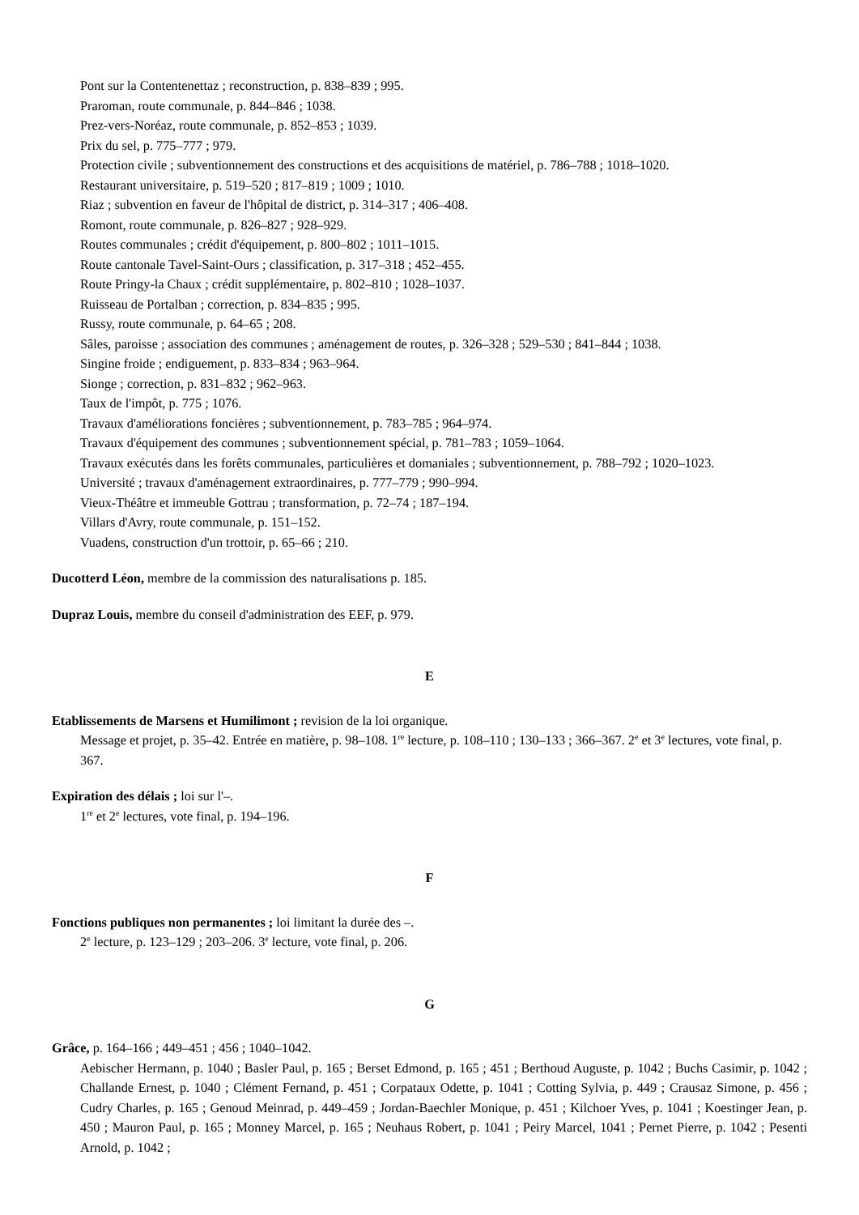Pont sur la Contentenettaz ; reconstruction, p. 838–839 ; 995.
Praroman, route communale, p. 844–846 ; 1038.
Prez-vers-Noréaz, route communale, p. 852–853 ; 1039.
Prix du sel, p. 775–777 ; 979.
Protection civile ; subventionnement des constructions et des acquisitions de matériel, p. 786–788 ; 1018–1020.
Restaurant universitaire, p. 519–520 ; 817–819 ; 1009 ; 1010.
Riaz ; subvention en faveur de l'hôpital de district, p. 314–317 ; 406–408.
Romont, route communale, p. 826–827 ; 928–929.
Routes communales ; crédit d'équipement, p. 800–802 ; 1011–1015.
Route cantonale Tavel-Saint-Ours ; classification, p. 317–318 ; 452–455.
Route Pringy-la Chaux ; crédit supplémentaire, p. 802–810 ; 1028–1037.
Ruisseau de Portalban ; correction, p. 834–835 ; 995.
Russy, route communale, p. 64–65 ; 208.
Sâles, paroisse ; association des communes ; aménagement de routes, p. 326–328 ; 529–530 ; 841–844 ; 1038.
Singine froide ; endiguement, p. 833–834 ; 963–964.
Sionge ; correction, p. 831–832 ; 962–963.
Taux de l'impôt, p. 775 ; 1076.
Travaux d'améliorations foncières ; subventionnement, p. 783–785 ; 964–974.
Travaux d'équipement des communes ; subventionnement spécial, p. 781–783 ; 1059–1064.
Travaux exécutés dans les forêts communales, particulières et domaniales ; subventionnement, p. 788–792 ; 1020–1023.
Université ; travaux d'aménagement extraordinaires, p. 777–779 ; 990–994.
Vieux-Théâtre et immeuble Gottrau ; transformation, p. 72–74 ; 187–194.
Villars d'Avry, route communale, p. 151–152.
Vuadens, construction d'un trottoir, p. 65–66 ; 210.
Ducotterd Léon, membre de la commission des naturalisations p. 185.
Dupraz Louis, membre du conseil d'administration des EEF, p. 979.
E
Etablissements de Marsens et Humilimont ; revision de la loi organique.
Message et projet, p. 35–42. Entrée en matière, p. 98–108. 1<sup>re</sup> lecture, p. 108–110 ; 130–133 ; 366–367. 2<sup>e</sup> et 3<sup>e</sup> lectures, vote final, p. 367.
Expiration des délais ; loi sur l'–.
1<sup>re</sup> et 2<sup>e</sup> lectures, vote final, p. 194–196.
F
Fonctions publiques non permanentes ; loi limitant la durée des –.
2<sup>e</sup> lecture, p. 123–129 ; 203–206. 3<sup>e</sup> lecture, vote final, p. 206.
G
Grâce, p. 164–166 ; 449–451 ; 456 ; 1040–1042.
Aebischer Hermann, p. 1040 ; Basler Paul, p. 165 ; Berset Edmond, p. 165 ; 451 ; Berthoud Auguste, p. 1042 ; Buchs Casimir, p. 1042 ; Challande Ernest, p. 1040 ; Clément Fernand, p. 451 ; Corpataux Odette, p. 1041 ; Cotting Sylvia, p. 449 ; Crausaz Simone, p. 456 ; Cudry Charles, p. 165 ; Genoud Meinrad, p. 449–459 ; Jordan-Baechler Monique, p. 451 ; Kilchoer Yves, p. 1041 ; Koestinger Jean, p. 450 ; Mauron Paul, p. 165 ; Monney Marcel, p. 165 ; Neuhaus Robert, p. 1041 ; Peiry Marcel, 1041 ; Pernet Pierre, p. 1042 ; Pesenti Arnold, p. 1042 ;